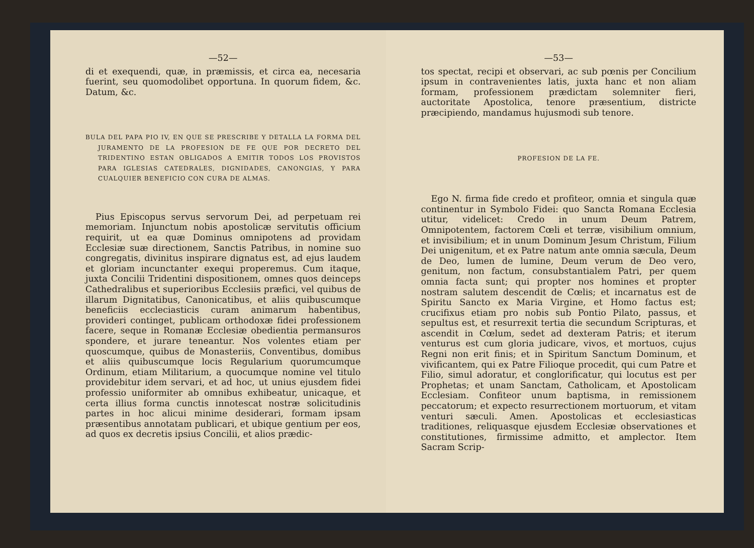—52—
di et exequendi, quæ, in præmissis, et circa ea, necesaria fuerint, seu quomodolibet opportuna. In quorum fidem, &c. Datum, &c.
BULA DEL PAPA PIO IV, EN QUE SE PRESCRIBE Y DETALLA LA FORMA DEL JURAMENTO DE LA PROFESION DE FE QUE POR DECRETO DEL TRIDENTINO ESTAN OBLIGADOS A EMITIR TODOS LOS PROVISTOS PARA IGLESIAS CATEDRALES, DIGNIDADES, CANONGIAS, Y PARA CUALQUIER BENEFICIO CON CURA DE ALMAS.
Pius Episcopus servus servorum Dei, ad perpetuam rei memoriam. Injunctum nobis apostolicæ servitutis officium requirit, ut ea quæ Dominus omnipotens ad providam Ecclesiæ suæ directionem, Sanctis Patribus, in nomine suo congregatis, divinitus inspirare dignatus est, ad ejus laudem et gloriam incunctanter exequi properemus. Cum itaque, juxta Concilii Tridentini dispositionem, omnes quos deinceps Cathedralibus et superioribus Ecclesiis præfici, vel quibus de illarum Dignitatibus, Canonicatibus, et aliis quibuscumque beneficiis eccleciasticis curam animarum habentibus, provideri continget, publicam orthodoxæ fidei professionem facere, seque in Romanæ Ecclesiæ obedientia permansuros spondere, et jurare teneantur. Nos volentes etiam per quoscumque, quibus de Monasteriis, Conventibus, domibus et aliis quibuscumque locis Regularium quorumcumque Ordinum, etiam Militarium, a quocumque nomine vel titulo providebitur idem servari, et ad hoc, ut unius ejusdem fidei professio uniformiter ab omnibus exhibeatur, unicaque, et certa illius forma cunctis innotescat nostræ solicitudinis partes in hoc alicui minime desiderari, formam ipsam præsentibus annotatam publicari, et ubique gentium per eos, ad quos ex decretis ipsius Concilii, et alios prædic-
—53—
tos spectat, recipi et observari, ac sub pœnis per Concilium ipsum in contravenientes latis, juxta hanc et non aliam formam, professionem prædictam solemniter fieri, auctoritate Apostolica, tenore præsentium, districte præcipiendo, mandamus hujusmodi sub tenore.
PROFESION DE LA FE.
Ego N. firma fide credo et profiteor, omnia et singula quæ continentur in Symbolo Fidei: quo Sancta Romana Ecclesia utitur, videlicet: Credo in unum Deum Patrem, Omnipotentem, factorem Cœli et terræ, visibilium omnium, et invisibilium; et in unum Dominum Jesum Christum, Filium Dei unigenitum, et ex Patre natum ante omnia sæcula, Deum de Deo, lumen de lumine, Deum verum de Deo vero, genitum, non factum, consubstantialem Patri, per quem omnia facta sunt; qui propter nos homines et propter nostram salutem descendit de Cœlis; et incarnatus est de Spiritu Sancto ex Maria Virgine, et Homo factus est; crucifixus etiam pro nobis sub Pontio Pilato, passus, et sepultus est, et resurrexit tertia die secundum Scripturas, et ascendit in Cœlum, sedet ad dexteram Patris; et iterum venturus est cum gloria judicare, vivos, et mortuos, cujus Regni non erit finis; et in Spiritum Sanctum Dominum, et vivificantem, qui ex Patre Filioque procedit, qui cum Patre et Filio, simul adoratur, et conglorificatur, qui locutus est per Prophetas; et unam Sanctam, Catholicam, et Apostolicam Ecclesiam. Confiteor unum baptisma, in remissionem peccatorum; et expecto resurrectionem mortuorum, et vitam venturi sæculi. Amen. Apostolicas et ecclesiasticas traditiones, reliquasque ejusdem Ecclesiæ observationes et constitutiones, firmissime admitto, et amplector. Item Sacram Scrip-